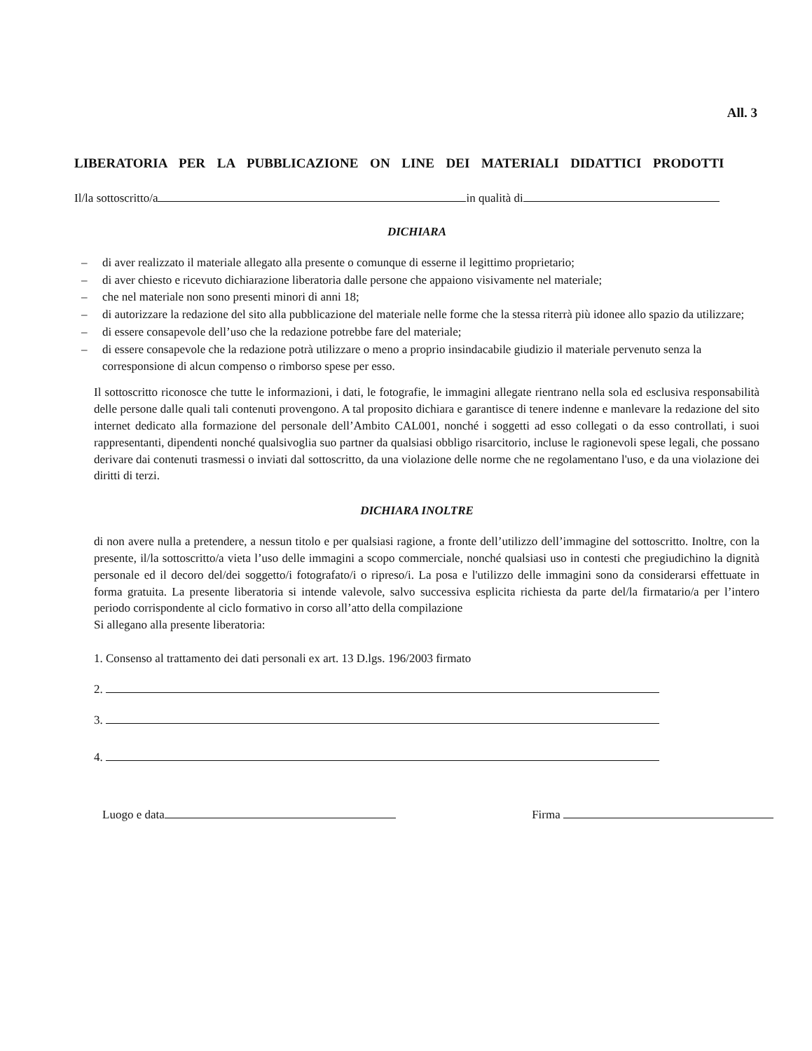All. 3
LIBERATORIA PER LA PUBBLICAZIONE ON LINE DEI MATERIALI DIDATTICI PRODOTTI
Il/la sottoscritto/a in qualità di
DICHIARA
– di aver realizzato il materiale allegato alla presente o comunque di esserne il legittimo proprietario;
– di aver chiesto e ricevuto dichiarazione liberatoria dalle persone che appaiono visivamente nel materiale;
– che nel materiale non sono presenti minori di anni 18;
– di autorizzare la redazione del sito alla pubblicazione del materiale nelle forme che la stessa riterrà più idonee allo spazio da utilizzare;
– di essere consapevole dell’uso che la redazione potrebbe fare del materiale;
– di essere consapevole che la redazione potrà utilizzare o meno a proprio insindacabile giudizio il materiale pervenuto senza la corresponsione di alcun compenso o rimborso spese per esso.
Il sottoscritto riconosce che tutte le informazioni, i dati, le fotografie, le immagini allegate rientrano nella sola ed esclusiva responsabilità delle persone dalle quali tali contenuti provengono. A tal proposito dichiara e garantisce di tenere indenne e manlevare la redazione del sito internet dedicato alla formazione del personale dell’Ambito CAL001, nonché i soggetti ad esso collegati o da esso controllati, i suoi rappresentanti, dipendenti nonché qualsivoglia suo partner da qualsiasi obbligo risarcitorio, incluse le ragionevoli spese legali, che possano derivare dai contenuti trasmessi o inviati dal sottoscritto, da una violazione delle norme che ne regolamentano l'uso, e da una violazione dei diritti di terzi.
DICHIARA INOLTRE
di non avere nulla a pretendere, a nessun titolo e per qualsiasi ragione, a fronte dell’utilizzo dell’immagine del sottoscritto. Inoltre, con la presente, il/la sottoscritto/a vieta l’uso delle immagini a scopo commerciale, nonché qualsiasi uso in contesti che pregiudichino la dignità personale ed il decoro del/dei soggetto/i fotografato/i o ripreso/i. La posa e l'utilizzo delle immagini sono da considerarsi effettuate in forma gratuita. La presente liberatoria si intende valevole, salvo successiva esplicita richiesta da parte del/la firmatario/a per l’intero periodo corrispondente al ciclo formativo in corso all’atto della compilazione
Si allegano alla presente liberatoria:
1. Consenso al trattamento dei dati personali ex art. 13 D.lgs. 196/2003 firmato
2.
3.
4.
Luogo e data Firma